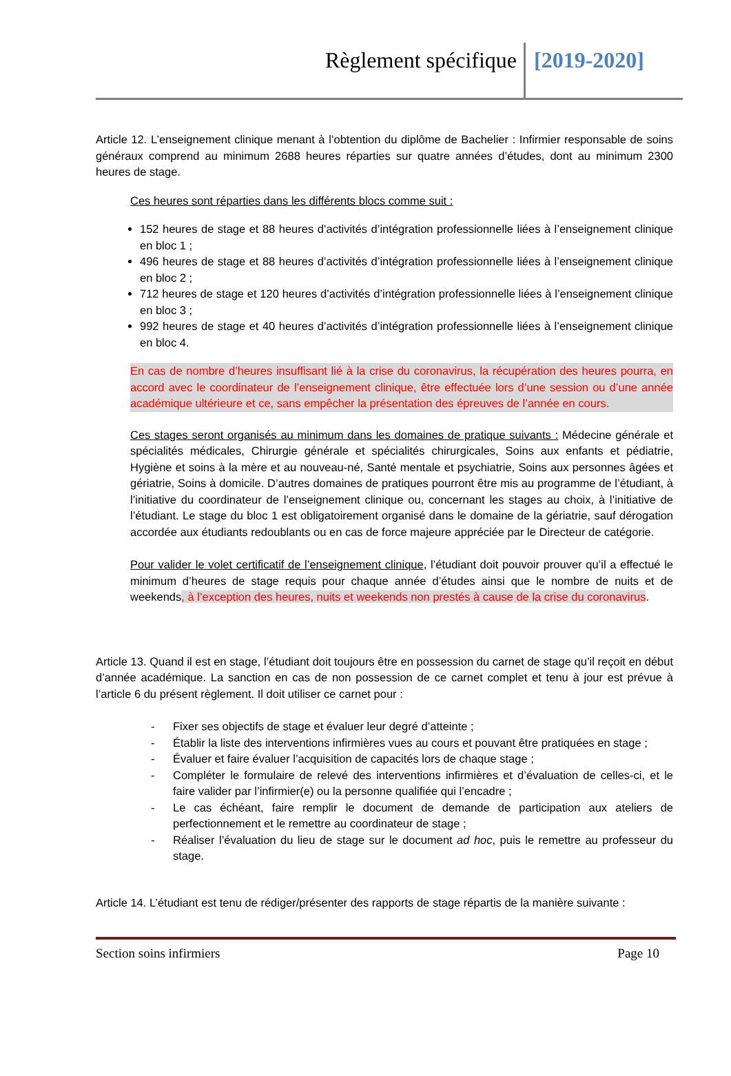Règlement spécifique [2019-2020]
Article 12. L’enseignement clinique menant à l’obtention du diplôme de Bachelier : Infirmier responsable de soins généraux comprend au minimum 2688 heures réparties sur quatre années d’études, dont au minimum 2300 heures de stage.
Ces heures sont réparties dans les différents blocs comme suit :
152 heures de stage et 88 heures d’activités d’intégration professionnelle liées à l’enseignement clinique en bloc 1 ;
496 heures de stage et 88 heures d’activités d’intégration professionnelle liées à l’enseignement clinique en bloc 2 ;
712 heures de stage et 120 heures d’activités d’intégration professionnelle liées à l’enseignement clinique en bloc 3 ;
992 heures de stage et 40 heures d’activités d’intégration professionnelle liées à l’enseignement clinique en bloc 4.
En cas de nombre d’heures insuffisant lié à la crise du coronavirus, la récupération des heures pourra, en accord avec le coordinateur de l’enseignement clinique, être effectuée lors d’une session ou d’une année académique ultérieure et ce, sans empêcher la présentation des épreuves de l’année en cours.
Ces stages seront organisés au minimum dans les domaines de pratique suivants : Médecine générale et spécialités médicales, Chirurgie générale et spécialités chirurgicales, Soins aux enfants et pédiatrie, Hygiène et soins à la mère et au nouveau-né, Santé mentale et psychiatrie, Soins aux personnes âgées et gériatrie, Soins à domicile. D’autres domaines de pratiques pourront être mis au programme de l’étudiant, à l’initiative du coordinateur de l’enseignement clinique ou, concernant les stages au choix, à l’initiative de l’étudiant. Le stage du bloc 1 est obligatoirement organisé dans le domaine de la gériatrie, sauf dérogation accordée aux étudiants redoublants ou en cas de force majeure appréciée par le Directeur de catégorie.
Pour valider le volet certificatif de l’enseignement clinique, l’étudiant doit pouvoir prouver qu’il a effectué le minimum d’heures de stage requis pour chaque année d’études ainsi que le nombre de nuits et de weekends, à l’exception des heures, nuits et weekends non prestés à cause de la crise du coronavirus.
Article 13. Quand il est en stage, l’étudiant doit toujours être en possession du carnet de stage qu’il reçoit en début d’année académique. La sanction en cas de non possession de ce carnet complet et tenu à jour est prévue à l’article 6 du présent règlement. Il doit utiliser ce carnet pour :
- Fixer ses objectifs de stage et évaluer leur degré d’atteinte ;
- Établir la liste des interventions infirmières vues au cours et pouvant être pratiquées en stage ;
- Évaluer et faire évaluer l’acquisition de capacités lors de chaque stage ;
- Compléter le formulaire de relevé des interventions infirmières et d’évaluation de celles-ci, et le faire valider par l’infirmier(e) ou la personne qualifiée qui l’encadre ;
- Le cas échéant, faire remplir le document de demande de participation aux ateliers de perfectionnement et le remettre au coordinateur de stage ;
- Réaliser l’évaluation du lieu de stage sur le document ad hoc, puis le remettre au professeur du stage.
Article 14. L’étudiant est tenu de rédiger/présenter des rapports de stage répartis de la manière suivante :
Section soins infirmiers Page 10